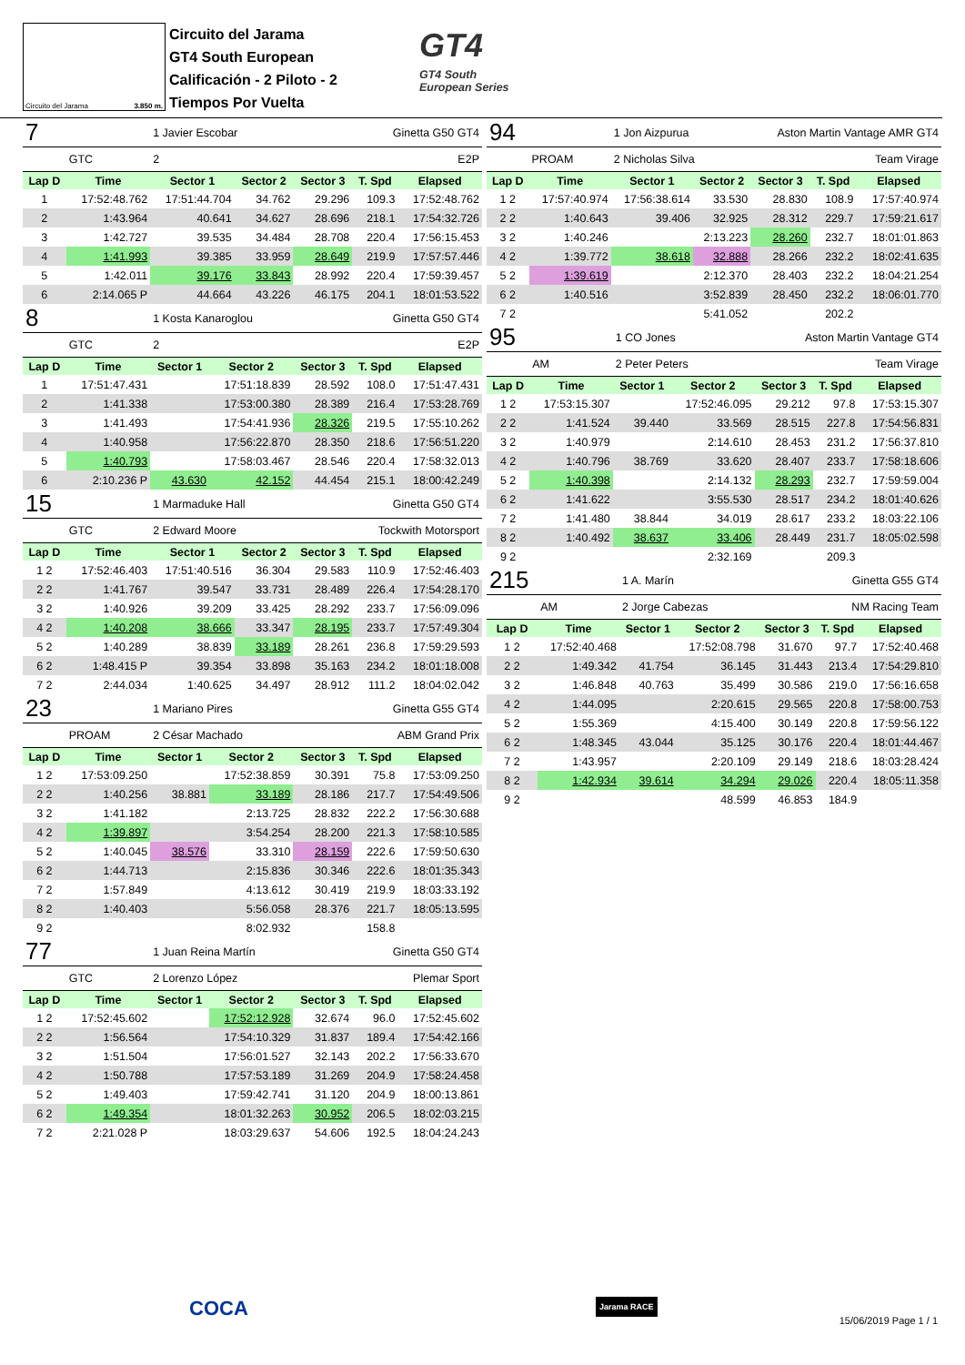Circuito del Jarama 3.850 m.
Circuito del Jarama
GT4 South European
Calificación - 2 Piloto - 2
Tiempos Por Vuelta
GT4
GT4 South
European Series
| 7 | | 1 Javier Escobar | | | Ginetta G50 GT4 | |
| | GTC | 2 | | | E2P | |
| Lap D | Time | Sector 1 | Sector 2 | Sector 3 | T. Spd | Elapsed |
| 1 | 17:52:48.762 | 17:51:44.704 | 34.762 | 29.296 | 109.3 | 17:52:48.762 |
| 2 | 1:43.964 | 40.641 | 34.627 | 28.696 | 218.1 | 17:54:32.726 |
| 3 | 1:42.727 | 39.535 | 34.484 | 28.708 | 220.4 | 17:56:15.453 |
| 4 | 1:41.993 | 39.385 | 33.959 | 28.649 | 219.9 | 17:57:57.446 |
| 5 | 1:42.011 | 39.176 | 33.843 | 28.992 | 220.4 | 17:59:39.457 |
| 6 | 2:14.065 P | 44.664 | 43.226 | 46.175 | 204.1 | 18:01:53.522 |
| 8 | | 1 Kosta Kanaroglou | | | Ginetta G50 GT4 | |
| | GTC | 2 | | | E2P | |
| Lap D | Time | Sector 1 | Sector 2 | Sector 3 | T. Spd | Elapsed |
| 1 | 17:51:47.431 | | 17:51:18.839 | 28.592 | 108.0 | 17:51:47.431 |
| 2 | 1:41.338 | | 17:53:00.380 | 28.389 | 216.4 | 17:53:28.769 |
| 3 | 1:41.493 | | 17:54:41.936 | 28.326 | 219.5 | 17:55:10.262 |
| 4 | 1:40.958 | | 17:56:22.870 | 28.350 | 218.6 | 17:56:51.220 |
| 5 | 1:40.793 | | 17:58:03.467 | 28.546 | 220.4 | 17:58:32.013 |
| 6 | 2:10.236 P | 43.630 | 42.152 | 44.454 | 215.1 | 18:00:42.249 |
| 15 | | 1 Marmaduke Hall | | | Ginetta G50 GT4 | |
| | GTC | 2 Edward Moore | | | Tockwith Motorsport | |
| Lap D | Time | Sector 1 | Sector 2 | Sector 3 | T. Spd | Elapsed |
| 1 2 | 17:52:46.403 | 17:51:40.516 | 36.304 | 29.583 | 110.9 | 17:52:46.403 |
| 2 2 | 1:41.767 | 39.547 | 33.731 | 28.489 | 226.4 | 17:54:28.170 |
| 3 2 | 1:40.926 | 39.209 | 33.425 | 28.292 | 233.7 | 17:56:09.096 |
| 4 2 | 1:40.208 | 38.666 | 33.347 | 28.195 | 233.7 | 17:57:49.304 |
| 5 2 | 1:40.289 | 38.839 | 33.189 | 28.261 | 236.8 | 17:59:29.593 |
| 6 2 | 1:48.415 P | 39.354 | 33.898 | 35.163 | 234.2 | 18:01:18.008 |
| 7 2 | 2:44.034 | 1:40.625 | 34.497 | 28.912 | 111.2 | 18:04:02.042 |
| 23 | | 1 Mariano Pires | | | Ginetta G55 GT4 | |
| | PROAM | 2 César Machado | | | ABM Grand Prix | |
| Lap D | Time | Sector 1 | Sector 2 | Sector 3 | T. Spd | Elapsed |
| 1 2 | 17:53:09.250 | | 17:52:38.859 | 30.391 | 75.8 | 17:53:09.250 |
| 2 2 | 1:40.256 | 38.881 | 33.189 | 28.186 | 217.7 | 17:54:49.506 |
| 3 2 | 1:41.182 | | 2:13.725 | 28.832 | 222.2 | 17:56:30.688 |
| 4 2 | 1:39.897 | | 3:54.254 | 28.200 | 221.3 | 17:58:10.585 |
| 5 2 | 1:40.045 | 38.576 | 33.310 | 28.159 | 222.6 | 17:59:50.630 |
| 6 2 | 1:44.713 | | 2:15.836 | 30.346 | 222.6 | 18:01:35.343 |
| 7 2 | 1:57.849 | | 4:13.612 | 30.419 | 219.9 | 18:03:33.192 |
| 8 2 | 1:40.403 | | 5:56.058 | 28.376 | 221.7 | 18:05:13.595 |
| 9 2 | | | 8:02.932 | | 158.8 | |
| 77 | | 1 Juan Reina Martín | | | Ginetta G50 GT4 | |
| | GTC | 2 Lorenzo López | | | Plemar Sport | |
| Lap D | Time | Sector 1 | Sector 2 | Sector 3 | T. Spd | Elapsed |
| 1 2 | 17:52:45.602 | | 17:52:12.928 | 32.674 | 96.0 | 17:52:45.602 |
| 2 2 | 1:56.564 | | 17:54:10.329 | 31.837 | 189.4 | 17:54:42.166 |
| 3 2 | 1:51.504 | | 17:56:01.527 | 32.143 | 202.2 | 17:56:33.670 |
| 4 2 | 1:50.788 | | 17:57:53.189 | 31.269 | 204.9 | 17:58:24.458 |
| 5 2 | 1:49.403 | | 17:59:42.741 | 31.120 | 204.9 | 18:00:13.861 |
| 6 2 | 1:49.354 | | 18:01:32.263 | 30.952 | 206.5 | 18:02:03.215 |
| 7 2 | 2:21.028 P | | 18:03:29.637 | 54.606 | 192.5 | 18:04:24.243 |
| 94 | | 1 Jon Aizpurua | | Aston Martin Vantage AMR GT4 | | |
| | PROAM | 2 Nicholas Silva | | | Team Virage | |
| Lap D | Time | Sector 1 | Sector 2 | Sector 3 | T. Spd | Elapsed |
| 1 2 | 17:57:40.974 | 17:56:38.614 | 33.530 | 28.830 | 108.9 | 17:57:40.974 |
| 2 2 | 1:40.643 | 39.406 | 32.925 | 28.312 | 229.7 | 17:59:21.617 |
| 3 2 | 1:40.246 | | 2:13.223 | 28.260 | 232.7 | 18:01:01.863 |
| 4 2 | 1:39.772 | 38.618 | 32.888 | 28.266 | 232.2 | 18:02:41.635 |
| 5 2 | 1:39.619 | | 2:12.370 | 28.403 | 232.2 | 18:04:21.254 |
| 6 2 | 1:40.516 | | 3:52.839 | 28.450 | 232.2 | 18:06:01.770 |
| 7 2 | | | 5:41.052 | | 202.2 | |
| 95 | | 1 CO Jones | | Aston Martin Vantage GT4 | | |
| | AM | 2 Peter Peters | | | Team Virage | |
| Lap D | Time | Sector 1 | Sector 2 | Sector 3 | T. Spd | Elapsed |
| 1 2 | 17:53:15.307 | | 17:52:46.095 | 29.212 | 97.8 | 17:53:15.307 |
| 2 2 | 1:41.524 | 39.440 | 33.569 | 28.515 | 227.8 | 17:54:56.831 |
| 3 2 | 1:40.979 | | 2:14.610 | 28.453 | 231.2 | 17:56:37.810 |
| 4 2 | 1:40.796 | 38.769 | 33.620 | 28.407 | 233.7 | 17:58:18.606 |
| 5 2 | 1:40.398 | | 2:14.132 | 28.293 | 232.7 | 17:59:59.004 |
| 6 2 | 1:41.622 | | 3:55.530 | 28.517 | 234.2 | 18:01:40.626 |
| 7 2 | 1:41.480 | 38.844 | 34.019 | 28.617 | 233.2 | 18:03:22.106 |
| 8 2 | 1:40.492 | 38.637 | 33.406 | 28.449 | 231.7 | 18:05:02.598 |
| 9 2 | | | 2:32.169 | | 209.3 | |
| 215 | | 1 A. Marín | | Ginetta G55 GT4 | | |
| | AM | 2 Jorge Cabezas | | | NM Racing Team | |
| Lap D | Time | Sector 1 | Sector 2 | Sector 3 | T. Spd | Elapsed |
| 1 2 | 17:52:40.468 | | 17:52:08.798 | 31.670 | 97.7 | 17:52:40.468 |
| 2 2 | 1:49.342 | 41.754 | 36.145 | 31.443 | 213.4 | 17:54:29.810 |
| 3 2 | 1:46.848 | 40.763 | 35.499 | 30.586 | 219.0 | 17:56:16.658 |
| 4 2 | 1:44.095 | | 2:20.615 | 29.565 | 220.8 | 17:58:00.753 |
| 5 2 | 1:55.369 | | 4:15.400 | 30.149 | 220.8 | 17:59:56.122 |
| 6 2 | 1:48.345 | 43.044 | 35.125 | 30.176 | 220.4 | 18:01:44.467 |
| 7 2 | 1:43.957 | | 2:20.109 | 29.149 | 218.6 | 18:03:28.424 |
| 8 2 | 1:42.934 | 39.614 | 34.294 | 29.026 | 220.4 | 18:05:11.358 |
| 9 2 | | | 48.599 | 46.853 | 184.9 | |
COCA Jarama RACE
15/06/2019 Page 1 / 1